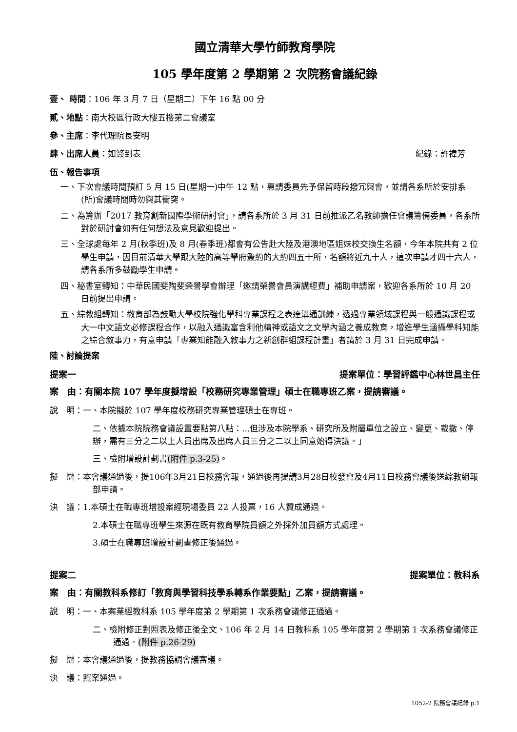國立清華大學竹師教育學院
105 學年度第 2 學期第 2 次院務會議紀錄
壹、 時間：106 年 3 月 7 日（星期二）下午 16 點 00 分
貳、地點：南大校區行政大樓五樓第二會議室
參、主席：李代理院長安明
肆、出席人員：如簽到表 紀錄：許褘芳
伍、報告事項
一、下次會議時間預訂 5 月 15 日(星期一)中午 12 點，惠請委員先予保留時段撥冗與會，並請各系所於安排系(所)會議時間時勿與其衝突。
二、為籌辦「2017 教育創新國際學術研討會」，請各系所於 3 月 31 日前推派乙名教師擔任會議籌備委員，各系所對於研討會如有任何想法及意見歡迎提出。
三、全球處每年 2 月(秋季班)及 8 月(春季班)都會有公告赴大陸及港澳地區姐妹校交換生名額，今年本院共有 2 位學生申請，因目前清華大學跟大陸的高等學府簽約的大約四五十所，名額將近九十人，這次申請才四十六人，請各系所多鼓勵學生申請。
四、秘書室轉知：中華民國斐陶斐榮譽學會辦理「邀請榮譽會員演講經費」補助申請案，歡迎各系所於 10 月 20 日前提出申請。
五、綜教組轉知：教育部為鼓勵大學校院強化學科專業課程之表達溝通訓練，透過專業領域課程與一般通識課程或大一中文語文必修課程合作，以融入通識富含利他精神或語文之文學內涵之養成教育，增進學生涵攝學科知能之綜合敘事力，有意申請「專業知能融入敘事力之新創群組課程計畫」者請於 3 月 31 日完成申請。
陸、討論提案
提案一 提案單位：學習評鑑中心林世昌主任
案　由：有關本院 107 學年度擬增設「校務研究專業管理」碩士在職專班乙案，提請審議。
說　明：一、本院擬於 107 學年度校務研究專業管理碩士在專班。
二、依據本院院務會議設置要點第八點：...但涉及本院學系、研究所及附屬單位之設立、變更、裁撤、停辦，需有三分之二以上人員出席及出席人員三分之二以上同意始得決議。」
三、檢附增設計劃書(附件 p.3-25)。
擬　辦：本會議通過後，提106年3月21日校務會報，通過後再提請3月28日校發會及4月11日校務會議後送綜教組報部申請。
決　議：1.本碩士在職專班增設案經現場委員 22 人投票，16 人贊成通過。
2.本碩士在職專班學生來源在既有教育學院員額之外採外加員額方式處理。
3.碩士在職專班增設計劃畫修正後通過。
提案二 提案單位：教科系
案　由：有關教科系修訂「教育與學習科技學系轉系作業要點」乙案，提請審議。
說　明：一、本案業經教科系 105 學年度第 2 學期第 1 次系務會議修正通過。
二、檢附修正對照表及修正後全文、106 年 2 月 14 日教科系 105 學年度第 2 學期第 1 次系務會議修正通過。(附件 p.26-29)
擬　辦：本會議通過後，提教務協調會議審議。
決　議：照案通過。
1052-2 院務會議紀錄 p.1